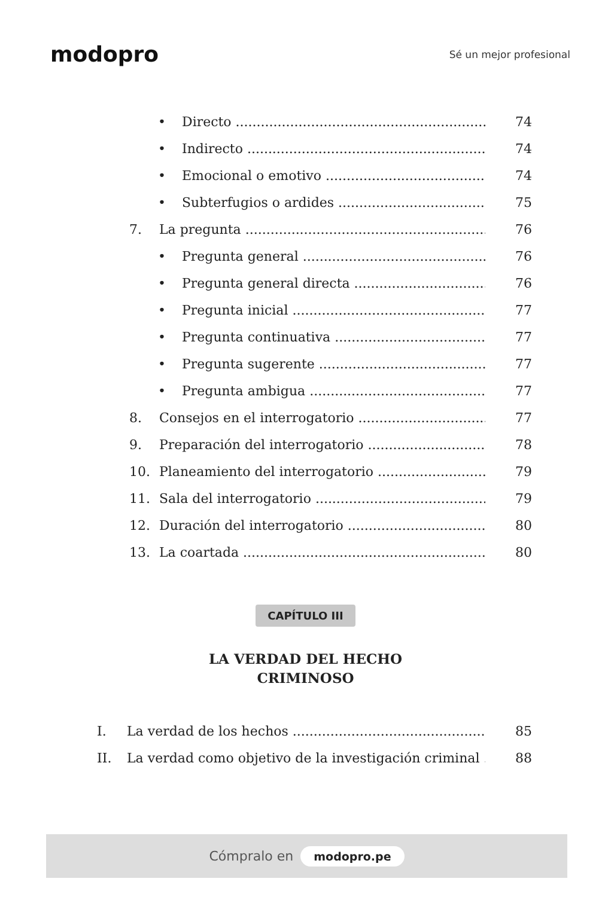modopro
Sé un mejor profesional
• Directo 74
• Indirecto 74
• Emocional o emotivo 74
• Subterfugios o ardides 75
7. La pregunta 76
• Pregunta general 76
• Pregunta general directa 76
• Pregunta inicial 77
• Pregunta continuativa 77
• Pregunta sugerente 77
• Pregunta ambigua 77
8. Consejos en el interrogatorio 77
9. Preparación del interrogatorio 78
10. Planeamiento del interrogatorio 79
11. Sala del interrogatorio 79
12. Duración del interrogatorio 80
13. La coartada 80
CAPÍTULO III
LA VERDAD DEL HECHO
CRIMINOSO
I. La verdad de los hechos 85
II. La verdad como objetivo de la investigación criminal 88
Cómpralo en modopro.pe